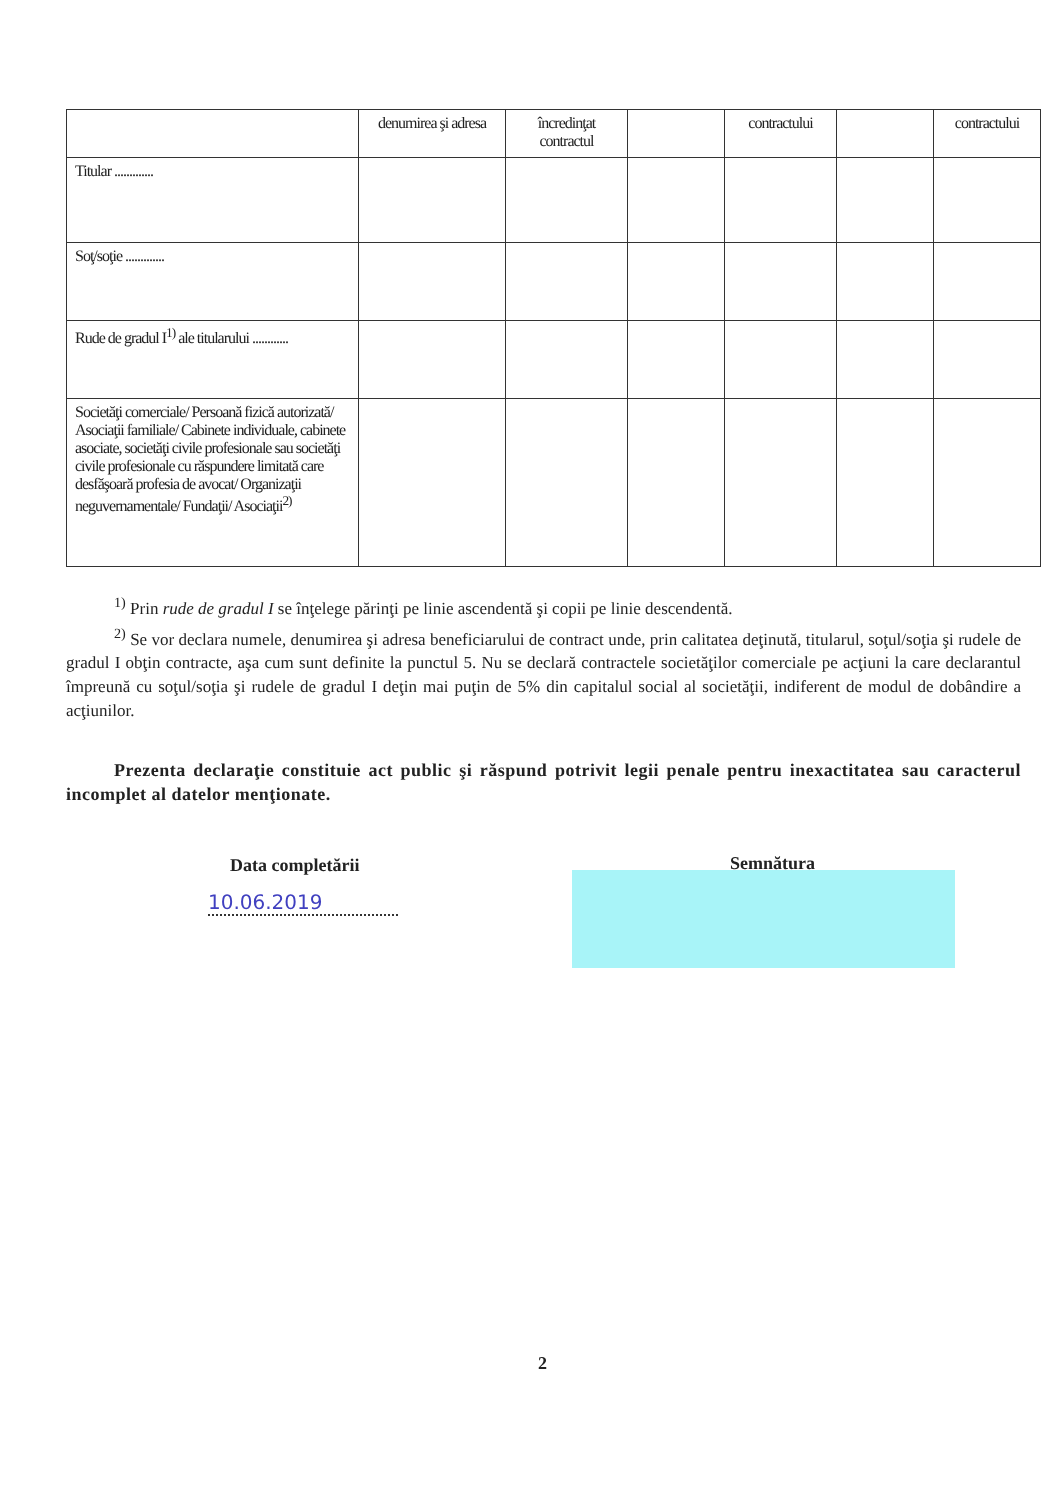| | denumirea şi adresa | încredinţat contractul | | contractului | | contractului |
| Titular ............. | | | | | | |
| Soţ/soţie ............. | | | | | | |
| Rude de gradul I<sup>1)</sup> ale titularului ............ | | | | | | |
| Societăţi comerciale/ Persoană fizică autorizată/ Asociaţii familiale/ Cabinete individuale, cabinete asociate, societăţi civile profesionale sau societăţi civile profesionale cu răspundere limitată care desfăşoară profesia de avocat/ Organizaţii neguvernamentale/ Fundaţii/ Asociaţii<sup>2)</sup> | | | | | | |
<sup>1)</sup> Prin rude de gradul I se înţelege părinţi pe linie ascendentă şi copii pe linie descendentă.
<sup>2)</sup> Se vor declara numele, denumirea şi adresa beneficiarului de contract unde, prin calitatea deţinută, titularul, soţul/soţia şi rudele de gradul I obţin contracte, aşa cum sunt definite la punctul 5. Nu se declară contractele societăţilor comerciale pe acţiuni la care declarantul împreună cu soţul/soţia şi rudele de gradul I deţin mai puţin de 5% din capitalul social al societăţii, indiferent de modul de dobândire a acţiunilor.
Prezenta declaraţie constituie act public şi răspund potrivit legii penale pentru inexactitatea sau caracterul incomplet al datelor menţionate.
Data completării
10.06.2019
Semnătura
2